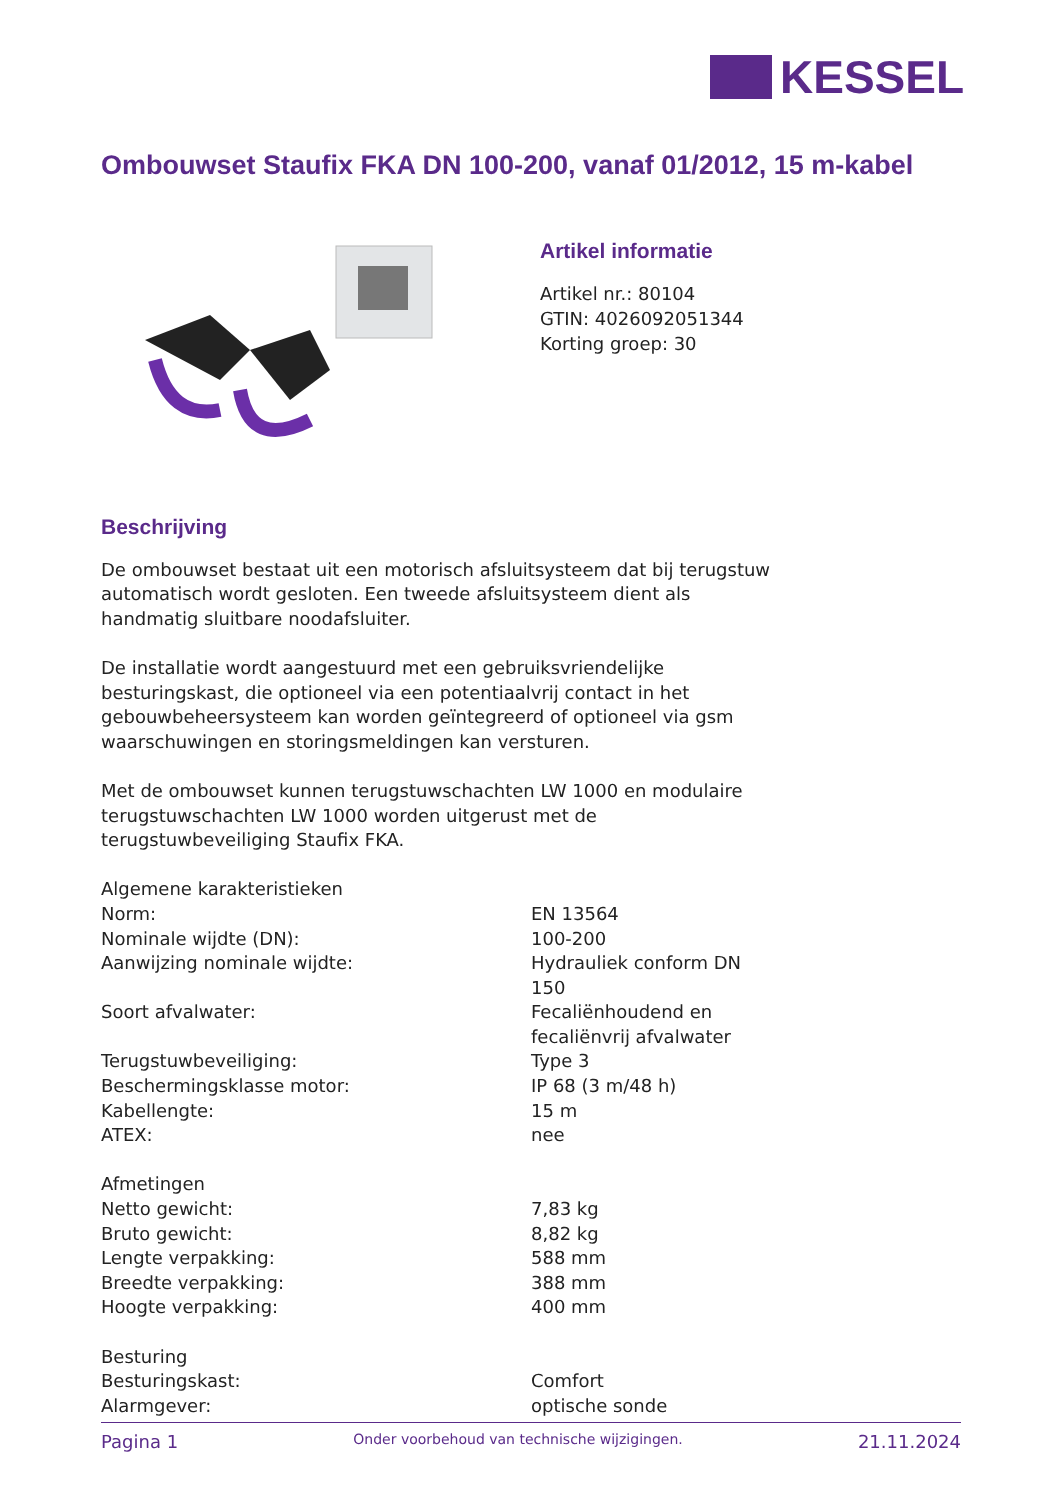KESSEL
Ombouwset Staufix FKA DN 100-200, vanaf 01/2012, 15 m-kabel
Artikel informatie
Artikel nr.: 80104
GTIN: 4026092051344
Korting groep: 30
Beschrijving
De ombouwset bestaat uit een motorisch afsluitsysteem dat bij terugstuw automatisch wordt gesloten. Een tweede afsluitsysteem dient als handmatig sluitbare noodafsluiter.
De installatie wordt aangestuurd met een gebruiksvriendelijke besturingskast, die optioneel via een potentiaalvrij contact in het gebouwbeheersysteem kan worden geïntegreerd of optioneel via gsm waarschuwingen en storingsmeldingen kan versturen.
Met de ombouwset kunnen terugstuwschachten LW 1000 en modulaire terugstuwschachten LW 1000 worden uitgerust met de terugstuwbeveiliging Staufix FKA.
| Algemene karakteristieken | |
| Norm: | EN 13564 |
| Nominale wijdte (DN): | 100-200 |
| Aanwijzing nominale wijdte: | Hydrauliek conform DN 150 |
| Soort afvalwater: | Fecaliënhoudend en fecaliënvrij afvalwater |
| Terugstuwbeveiliging: | Type 3 |
| Beschermingsklasse motor: | IP 68 (3 m/48 h) |
| Kabellengte: | 15 m |
| ATEX: | nee |
| Afmetingen | |
| Netto gewicht: | 7,83 kg |
| Bruto gewicht: | 8,82 kg |
| Lengte verpakking: | 588 mm |
| Breedte verpakking: | 388 mm |
| Hoogte verpakking: | 400 mm |
| Besturing | |
| Besturingskast: | Comfort |
| Alarmgever: | optische sonde |
Pagina 1 Onder voorbehoud van technische wijzigingen. 21.11.2024